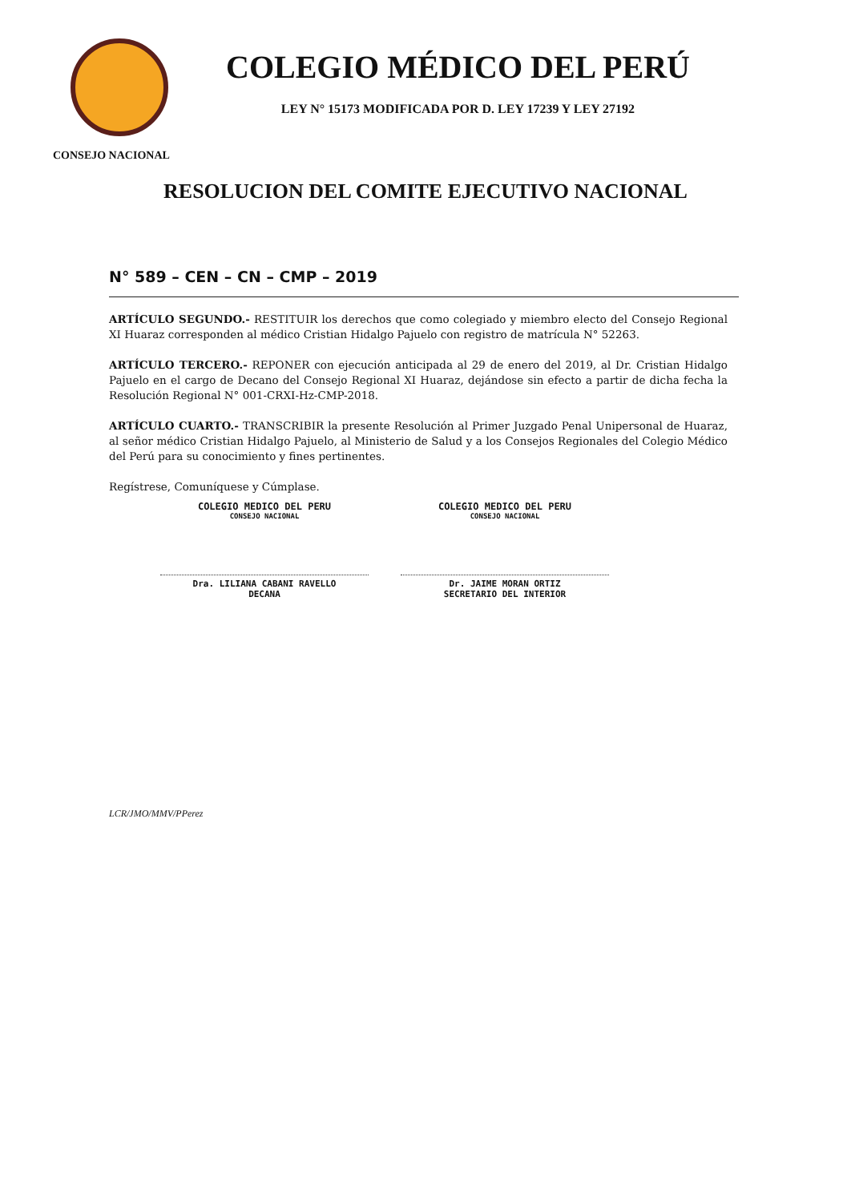COLEGIO MÉDICO DEL PERÚ
LEY N° 15173 MODIFICADA POR D. LEY 17239 Y LEY 27192
CONSEJO NACIONAL
RESOLUCION DEL COMITE EJECUTIVO NACIONAL
N° 589 – CEN – CN – CMP – 2019
ARTÍCULO SEGUNDO.- RESTITUIR los derechos que como colegiado y miembro electo del Consejo Regional XI Huaraz corresponden al médico Cristian Hidalgo Pajuelo con registro de matrícula N° 52263.
ARTÍCULO TERCERO.- REPONER con ejecución anticipada al 29 de enero del 2019, al Dr. Cristian Hidalgo Pajuelo en el cargo de Decano del Consejo Regional XI Huaraz, dejándose sin efecto a partir de dicha fecha la Resolución Regional N° 001-CRXI-Hz-CMP-2018.
ARTÍCULO CUARTO.- TRANSCRIBIR la presente Resolución al Primer Juzgado Penal Unipersonal de Huaraz, al señor médico Cristian Hidalgo Pajuelo, al Ministerio de Salud y a los Consejos Regionales del Colegio Médico del Perú para su conocimiento y fines pertinentes.
Regístrese, Comuníquese y Cúmplase.
COLEGIO MEDICO DEL PERU
CONSEJO NACIONAL
Dra. LILIANA CABANI RAVELLO
DECANA
COLEGIO MEDICO DEL PERU
CONSEJO NACIONAL
Dr. JAIME MORAN ORTIZ
SECRETARIO DEL INTERIOR
LCR/JMO/MMV/PPerez